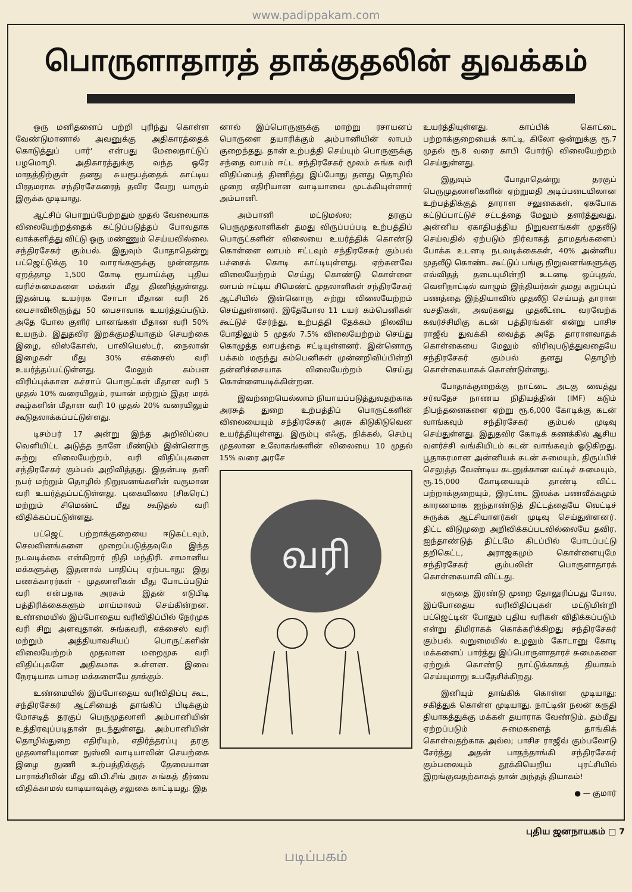www.padippakam.com
பொருளாதாரத் தாக்குதலின் துவக்கம்
ஒரு மனிதனைப் பற்றி புரிந்து கொள்ள வேண்டுமானால் அவனுக்கு அதிகாரத்தைக் கொடுத்துப் பார்' என்பது மேலைநாட்டுப் பழமொழி. அதிகாரத்துக்கு வந்த ஒரே மாதத்திற்குள் தனது சுயரூபத்தைக் காட்டிய பிரதமராக சந்திரசேகரைத் தவிர வேறு யாரும் இருக்க முடியாது.
ஆட்சிப் பொறுப்பேற்றதும் முதல் வேலையாக விலையேற்றத்தைக் கட்டுப்படுத்தப் போவதாக வாக்களித்து விட்டு ஒரு மண்ணும் செய்யவில்லை. சந்திரசேகர் கும்பல். இதுவும் போதாதென்று பட்ஜெட்டுக்கு 10 வாரங்களுக்கு முன்னதாக ஏறத்தாழ 1,500 கோடி ரூபாய்க்கு புதிய வரிச்சுமைகளை மக்கள் மீது திணித்துள்ளது. இதன்படி உயர்ரக சோடா மீதான வரி 26 பைசாவிலிருந்து 50 பைசாவாக உயர்த்தப்படும். அதே போல குளிர் பானங்கள் மீதான வரி 50% உயரும். இதுதவிர இறக்குமதியாகும் செயற்கை இழை, விஸ்கோஸ், பாலியெஸ்டர், நைலான் இழைகள் மீது 30% எக்சைஸ் வரி உயர்த்தப்பட்டுள்ளது. மேலும் கம்பள விரிப்புக்கான கச்சாப் பொருட்கள் மீதான வரி 5 முதல் 10% வரையிலும், ரயான் மற்றும் இதர மரக் கூழ்களின் மீதான வரி 10 முதல் 20% வரையிலும் கூடுதலாக்கப்பட்டுள்ளது.
டிசம்பர் 17 அன்று இந்த அறிவிப்பை வெளியிட்ட அடுத்த நாளே மீண்டும் இன்னொரு சுற்று விலையேற்றம், வரி விதிப்புகளை சந்திரசேகர் கும்பல் அறிவித்தது. இதன்படி தனி நபர் மற்றும் தொழில் நிறுவனங்களின் வருமான வரி உயர்த்தப்பட்டுள்ளது. புகையிலை (சிகரெட்) மற்றும் சிமெண்ட் மீது கூடுதல் வரி விதிக்கப்பட்டுள்ளது.
பட்ஜெட் பற்றாக்குறையை ஈடுகட்டவும், செலவினங்களை முறைப்படுத்தவுமே இந்த நடவடிக்கை என்கிறார் நிதி மந்திரி. சாமானிய மக்களுக்கு இதனால் பாதிப்பு ஏற்படாது; இது பணக்காரர்கள் - முதலாளிகள் மீது போடப்படும் வரி என்பதாக அரசும் இதன் எடுபிடி பத்திரிக்கைகளும் மாய்மாலம் செய்கின்றன. உண்மையில் இப்போதைய வரிவிதிப்பில் நேர்முக வரி சிறு அளவுதான். சுங்கவரி, எக்சைஸ் வரி மற்றும் அத்தியாவசியப் பொருட்களின் விலையேற்றம் முதலான மறைமுக வரி விதிப்புகளே அதிகமாக உள்ளன. இவை நேரடியாக பாமர மக்களையே தாக்கும்.
உண்மையில் இப்போதைய வரிவிதிப்பு கூட, சந்திரசேகர் ஆட்சியைத் தாங்கிப் பிடிக்கும் மோசடித் தரகுப் பெருமுதலாளி அம்பானியின் உத்திரவுப்படிதான் நடந்துள்ளது. அம்பானியின் தொழில்துறை எதிரியும், எதிர்த்தரப்பு தரகு முதலாளியுமான நுஸ்லி வாடியாவின் செயற்கை இழை துணி உற்பத்திக்குத் தேவையான பாராக்சிலின் மீது வி.பி.சிங் அரசு சுங்கத் தீர்வை விதிக்காமல் வாடியாவுக்கு சலுகை காட்டியது. இத
னால் இப்பொருளுக்கு மாற்று ரசாயனப் பொருளை தயாரிக்கும் அம்பானியின் லாபம் குறைந்தது. தான் உற்பத்தி செய்யும் பொருளுக்கு சந்தை லாபம் ஈட்ட சந்திரசேகர் மூலம் சுங்க வரி விதிப்பைத் திணித்து இப்போது தனது தொழில் முறை எதிரியான வாடியாவை முடக்கியுள்ளார் அம்பானி.
அம்பானி மட்டுமல்ல; தரகுப் பெருமுதலாளிகள் தமது விருப்பப்படி உற்பத்திப் பொருட்களின் விலையை உயர்த்திக் கொண்டு கொள்ளை லாபம் ஈட்டவும் சந்திரசேகர் கும்பல் பச்சைக் கொடி காட்டியுள்ளது. ஏற்கனவே விலையேற்றம் செய்து கொண்டு கொள்ளை லாபம் ஈட்டிய சிமெண்ட் முதலாளிகள் சந்திரசேகர் ஆட்சியில் இன்னொரு சுற்று விலையேற்றம் செய்துள்ளனர். இதேபோல 11 டயர் கம்பெனிகள் கூட்டுச் சேர்ந்து, உற்பத்தி தேக்கம் நிலவிய போதிலும் 5 முதல் 7.5% விலையேற்றம் செய்து கொழுத்த லாபத்தை ஈட்டியுள்ளனர். இன்னொரு பக்கம் மருந்து கம்பெனிகள் முன்னறிவிப்பின்றி தன்னிச்சையாக விலையேற்றம் செய்து கொள்ளையடிக்கின்றன.
இவற்றையெல்லாம் நியாயப்படுத்துவதற்காக அரசுத் துறை உற்பத்திப் பொருட்களின் விலையையும் சந்திரசேகர் அரசு கிடுகிடுவென உயர்த்தியுள்ளது. இரும்பு எஃகு, நிக்கல், செம்பு முதலான உலோகங்களின் விலையை 10 முதல் 15% வரை அரசே
வரி
உயர்த்தியுள்ளது. காப்பிக் கொட்டை பற்றாக்குறையைக் காட்டி, கிலோ ஒன்றுக்கு ரூ.7 முதல் ரூ.8 வரை காபி போர்டு விலையேற்றம் செய்துள்ளது.
இதுவும் போதாதென்று தரகுப் பெருமுதலாளிகளின் ஏற்றுமதி அடிப்படையிலான உற்பத்திக்குத் தாராள சலுகைகள், ஏகபோக கட்டுப்பாட்டுச் சட்டத்தை மேலும் தளர்த்துவது, அன்னிய ஏகாதிபத்திய நிறுவனங்கள் முதலீடு செய்வதில் ஏற்படும் நிர்வாகத் தாமதங்களைப் போக்க உடனடி நடவடிக்கைகள், 40% அன்னிய முதலீடு கொண்ட கூட்டுப் பங்கு நிறுவனங்களுக்கு எவ்விதத் தடையுமின்றி உடனடி ஒப்புதல், வெளிநாட்டில் வாழும் இந்தியர்கள் தமது கறுப்புப் பணத்தை இந்தியாவில் முதலீடு செய்யத் தாராள வசதிகள், அவர்களது முதலீட்டை வரவேற்க கவர்ச்சிமிகு கடன் பத்திரங்கள் என்று பாசிச ராஜீவ் துவக்கி வைத்த அதே தாராளவாதக் கொள்கையை மேலும் விரிவுபடுத்துவதையே சந்திரசேகர் கும்பல் தனது தொழிற் கொள்கையாகக் கொண்டுள்ளது.
போதாக்குறைக்கு நாட்டை அடகு வைத்து சர்வதேச நாணய நிதியத்தின் (IMF) கடும் நிபந்தனைகளை ஏற்று ரூ.6,000 கோடிக்கு கடன் வாங்கவும் சந்திரசேகர் கும்பல் முடிவு செய்துள்ளது. இதுதவிர கோடிக் கணக்கில் ஆசிய வளர்ச்சி வங்கியிடம் கடன் வாங்கவும் ஓடுகிறது. பூதாகரமான அன்னியக் கடன் சுமையும், திருப்பிச் செலுத்த வேண்டிய கடனுக்கான வட்டிச் சுமையும், ரூ.15,000 கோடியையும் தாண்டி விட்ட பற்றாக்குறையும், இரட்டை இலக்க பணவீக்கமும் காரணமாக ஐந்தாண்டுத் திட்டத்தையே வெட்டிச் சுருக்க ஆட்சியாளர்கள் முடிவு செய்துள்ளனர். திட்ட விடுமுறை அறிவிக்கப்படவில்லையே தவிர, ஐந்தாண்டுத் திட்டமே கிடப்பில் போடப்பட்டு தறிகெட்ட, அராஜகமும் கொள்ளையுமே சந்திரசேகர் கும்பலின் பொருளாதாரக் கொள்கையாகி விட்டது.
எருதை இரண்டு முறை தோலுரிப்பது போல, இப்போதைய வரிவிதிப்புகள் மட்டுமின்றி பட்ஜெட்டின் போதும் புதிய வரிகள் விதிக்கப்படும் என்று திமிராகக் கொக்கரிக்கிறது சந்திரசேகர் கும்பல். வறுமையில் உழலும் கோடானு கோடி மக்களைப் பார்த்து இப்பொருளாதாரச் சுமைகளை ஏற்றுக் கொண்டு நாட்டுக்காகத் தியாகம் செய்யுமாறு உபதேசிக்கிறது.
இனியும் தாங்கிக் கொள்ள முடியாது; சகித்துக் கொள்ள முடியாது. நாட்டின் நலன் கருதி தியாகத்துக்கு மக்கள் தயாராக வேண்டும். தம்மீது ஏற்றப்படும் சுமைகளைத் தாங்கிக் கொள்வதற்காக அல்ல; பாசிச ராஜீவ் கும்பலோடு சேர்த்து அதன் பாதந்தாங்கி சந்திரசேகர் கும்பலையும் தூக்கியெறிய புரட்சியில் இறங்குவதற்காகத் தான் அந்தத் தியாகம்!
● — குமார்
புதிய ஜனநாயகம் □ 7
படிப்பகம்